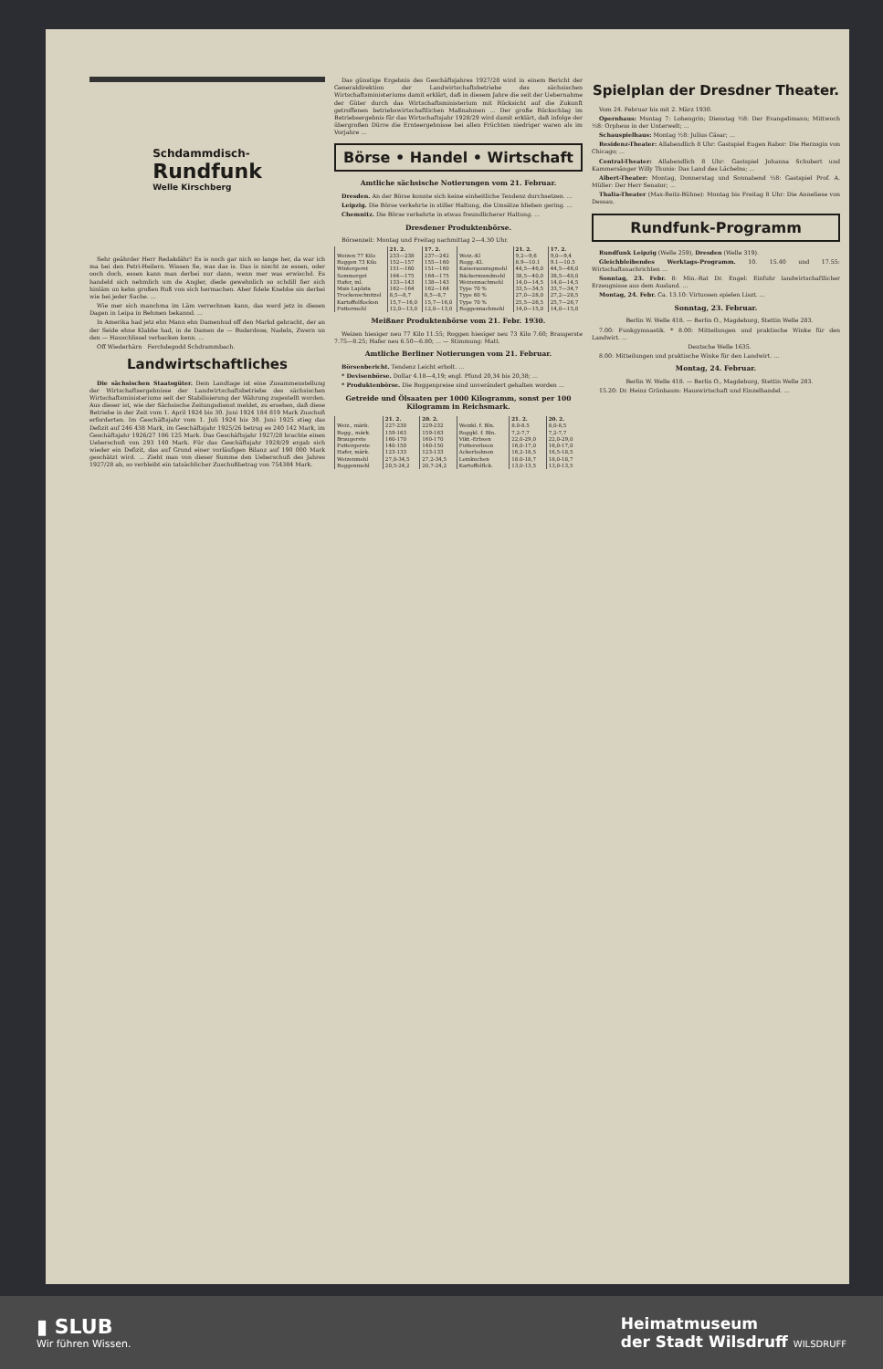Schdammdisch-
Rundfunk
Welle Kirschberg
Sehr geährder Herr Redakdähr! Es is noch gar nich so lange her, da war ich ma bei den Petri-Heilern. Wissen Se, was das is. Das is nischt ze essen, oder ooch doch, essen kann man derbei nur dann, wenn mer was erwischd. Es handeld sich nehmlich um de Angler, diede gewehnlich so schdill fier sich hinläm un kehn großen Ruß von sich hermachen. Aber fidele Knebbe sin derbei wie bei jeder Sache. ...
Wie mer sich manchma im Läm verrechnen kann, das werd jetz in diesen Dagen in Leipa in Behmen bekannd. ...
In Amerika had jetz ehn Mann ehn Damenhud off den Markd gebracht, der an der Seide ehne Klabbe had, in de Damen de — Buderdose, Nadeln, Zwern un den — Hauschlissel verbacken kenn. ...
Off Wiederhärn Ferchdegodd Schdrammbach.
Landwirtschaftliches
Die sächsischen Staatsgüter. Dem Landtage ist eine Zusammenstellung der Wirtschaftsergebnisse der Landwirtschaftsbetriebe des sächsischen Wirtschaftsministeriums seit der Stabilisierung der Währung zugestellt worden. Aus dieser ist, wie der Sächsische Zeitungsdienst meldet, zu ersehen, daß diese Betriebe in der Zeit vom 1. April 1924 bis 30. Juni 1924 184 819 Mark Zuschuß erforderten. Im Geschäftsjahr vom 1. Juli 1924 bis 30. Juni 1925 stieg das Defizit auf 246 438 Mark, im Geschäftsjahr 1925/26 betrug es 240 142 Mark, im Geschäftsjahr 1926/27 186 125 Mark. Das Geschäftsjahr 1927/28 brachte einen Ueberschuß von 293 140 Mark. Für das Geschäftsjahr 1928/29 ergab sich wieder ein Defizit, das auf Grund einer vorläufigen Bilanz auf 190 000 Mark geschätzt wird. ... Zieht man von dieser Summe den Ueberschuß des Jahres 1927/28 ab, so verbleibt ein tatsächlicher Zuschußbetrag von 754384 Mark.
Das günstige Ergebnis des Geschäftsjahres 1927/28 wird in einem Bericht der Generaldirektion der Landwirtschaftsbetriebe des sächsischen Wirtschaftsministeriums damit erklärt, daß in diesem Jahre die seit der Uebernahme der Güter durch das Wirtschaftsministerium mit Rücksicht auf die Zukunft getroffenen betriebswirtschaftlichen Maßnahmen ... Der große Rückschlag im Betriebsergebnis für das Wirtschaftsjahr 1928/29 wird damit erklärt, daß infolge der übergroßen Dürre die Ernteergebnisse bei allen Früchten niedriger waren als im Vorjahre ...
Börse • Handel • Wirtschaft
Amtliche sächsische Notierungen vom 21. Februar.
Dresden. An der Börse konnte sich keine einheitliche Tendenz durchsetzen. ...
Leipzig. Die Börse verkehrte in stiller Haltung, die Umsätze blieben gering. ...
Chemnitz. Die Börse verkehrte in etwas freundlicherer Haltung. ...
Dresdener Produktenbörse.
Börsenzeit: Montag und Freitag nachmittag 2—4.30 Uhr.
| | 21. 2. | 17. 2. | | 21. 2. | 17. 2. |
| --- | --- | --- | --- | --- | --- |
| Weizen 77 Kilo | 233—238 | 237—242 | Weiz.-Kl | 9,2—9,6 | 9,0—9,4 |
| Roggen 73 Kilo | 152—157 | 155—160 | Rogg.-Kl. | 8.9—10.1 | 9.1—10.5 |
| Wintergerst | 151—160 | 151—160 | Kaiserauszugmehl | 44,5—46,0 | 44,5—46,0 |
| Sommergst | 164—175 | 164—175 | Bäckermundmehl | 38,5—40,0 | 38,5—40,0 |
| Hafer, inl. | 133—143 | 138—143 | Weizennachmehl | 14,0—14,5 | 14,0—14,5 |
| Mais Laplata | 162—164 | 162—164 | Type 70 % | 33,5—34,5 | 33,7—34,7 |
| Trockenschnitzel | 8,5—8,7 | 8,5—8,7 | Type 60 % | 27,0—28,0 | 27,2—28,5 |
| Kartoffelflocken | 15,7—16,0 | 15,7—16,0 | Type 70 % | 25,5—26,5 | 25,7—26,7 |
| Futtermehl | 12,0—13,0 | 12,0—13,0 | Roggennachmehl | 14,0—15,0 | 14,0—15,0 |
Meißner Produktenbörse vom 21. Febr. 1930.
Weizen hiesiger neu 77 Kilo 11.55; Roggen hiesiger neu 73 Kilo 7.60; Braugerste 7.75—8.25; Hafer neu 6.50—6.80; ... — Stimmung: Matt.
Amtliche Berliner Notierungen vom 21. Februar.
Börsenbericht. Tendenz Leicht erholt. ...
* Devisenbörse. Dollar 4.18—4,19; engl. Pfund 20,34 bis 20,38; ...
* Produktenbörse. Die Roggenpreise sind unverändert gehalten worden ...
Getreide und Ölsaaten per 1000 Kilogramm, sonst per 100 Kilogramm in Reichsmark.
| | 21. 2. | 20. 2. | | 21. 2. | 20. 2. |
| --- | --- | --- | --- | --- | --- |
| Weiz., märk. | 227-230 | 229-232 | Weizkl. f. Bln. | 8.0-8.5 | 8,0-8,5 |
| Rogg., märk. | 159-163 | 159-163 | Roggkl. f. Bln. | 7,2-7,7 | 7,2-7,7 |
| Braugerste | 160-170 | 160-170 | Vikt.-Erbsen | 22,0-29,0 | 22,0-29,0 |
| Futtergerste | 140-150 | 140-150 | Futtererbsen | 16,0-17,0 | 16,0-17,0 |
| Hafer, märk. | 123-133 | 123-133 | Ackerbohnen | 16,2-18,5 | 16,5-18,5 |
| Weizenmehl | 27,0-34,5 | 27,2-34,5 | Leinkuchen | 18.0-18,7 | 18,0-18,7 |
| Roggenmehl | 20,5-24,2 | 20,7-24,2 | Kartoffelflck. | 13,0-13,5 | 13,0-13,5 |
Spielplan der Dresdner Theater.
Vom 24. Februar bis mit 2. März 1930.
Opernhaus: Montag 7: Lohengrin; Dienstag ½8: Der Evangelimann; Mittwoch ½8: Orpheus in der Unterwelt; ...
Schauspielhaus: Montag ½8: Julius Cäsar; ...
Residenz-Theater: Allabendlich 8 Uhr: Gastspiel Eugen Rabor: Die Herzogin von Chicago; ...
Central-Theater: Allabendlich 8 Uhr: Gastspiel Johanna Schubert und Kammersänger Willy Thunis: Das Land des Lächelns; ...
Albert-Theater: Montag, Donnerstag und Sonnabend ½8: Gastspiel Prof. A. Müller: Der Herr Senator; ...
Thalia-Theater (Max-Reitz-Bühne): Montag bis Freitag 8 Uhr: Die Anneliese von Dessau.
Rundfunk-Programm
Rundfunk Leipzig (Welle 259), Dresden (Welle 319).
Gleichbleibendes Werktags-Programm. 10. 15.40 und 17.55: Wirtschaftsnachrichten ...
Sonntag, 23. Febr. 8: Min.-Rat Dr. Engel: Einfuhr landwirtschaftlicher Erzeugnisse aus dem Ausland. ...
Montag, 24. Febr. Ca. 13.10: Virtuosen spielen Liszt. ...
Sonntag, 23. Februar.
Berlin W. Welle 418. — Berlin O., Magdeburg, Stettin Welle 283.
7.00: Funkgymnastik. * 8.00: Mitteilungen und praktische Winke für den Landwirt. ...
Deutsche Welle 1635.
8.00: Mitteilungen und praktische Winke für den Landwirt. ...
Montag, 24. Februar.
Berlin W. Welle 418. — Berlin O., Magdeburg, Stettin Welle 283.
15.20: Dr. Heinz Grünbaum: Hauswirtschaft und Einzelhandel. ...
▮ SLUB
Wir führen Wissen.
Heimatmuseum
der Stadt Wilsdruff WILSDRUFF